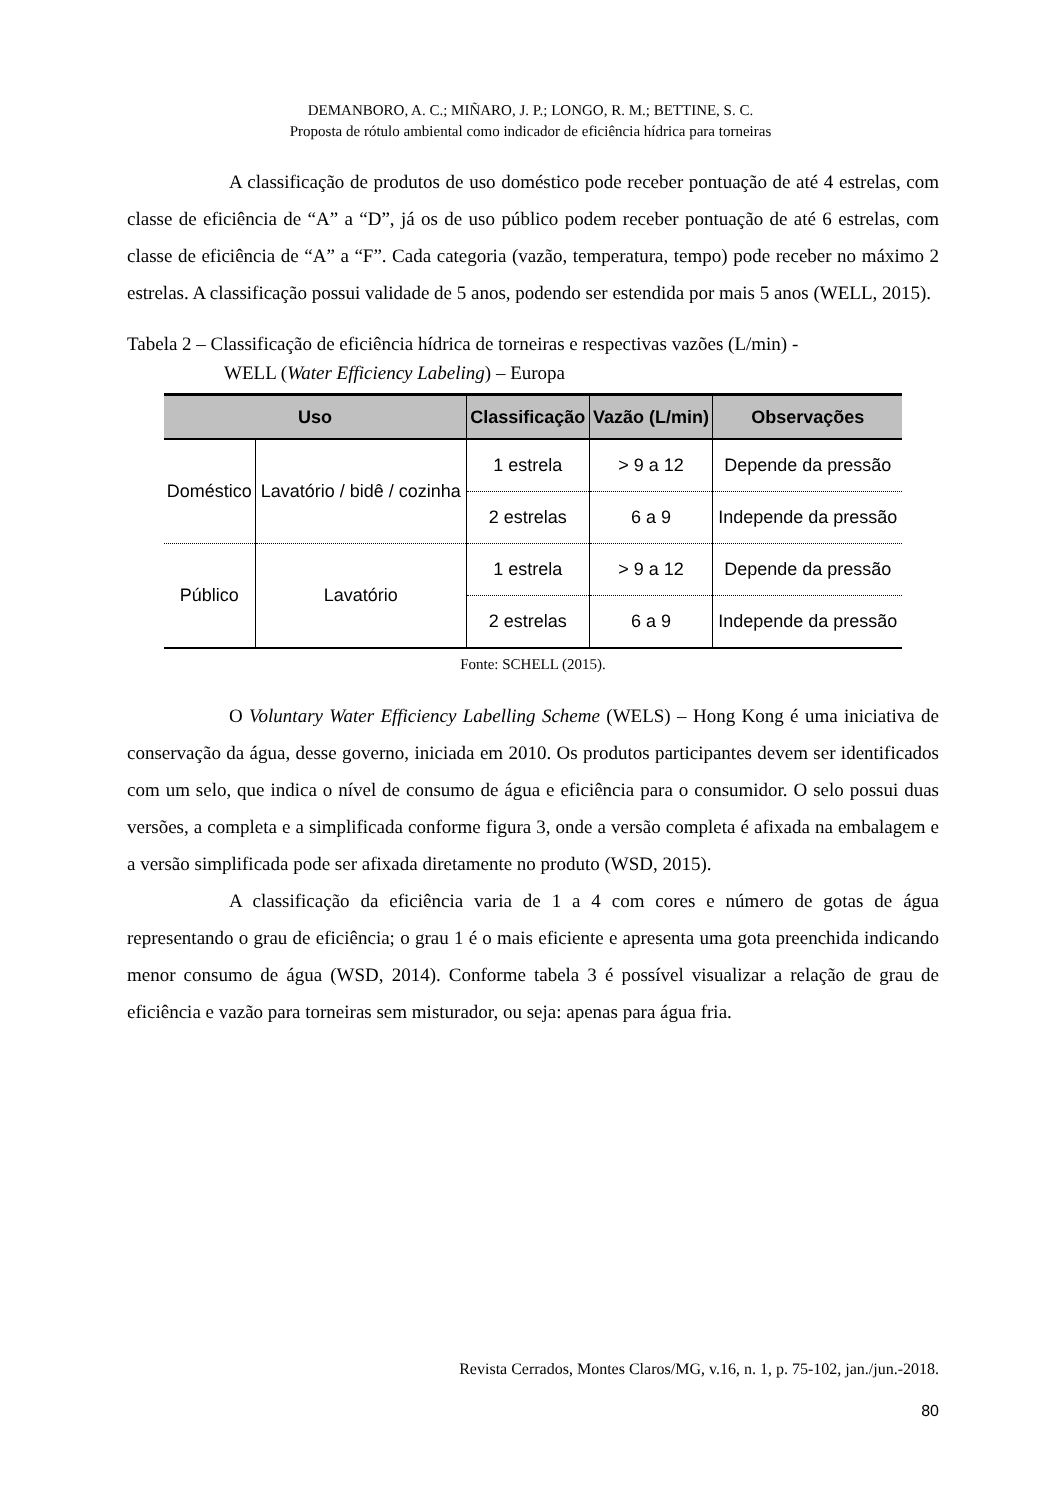DEMANBORO, A. C.; MIÑARO, J. P.; LONGO, R. M.; BETTINE, S. C.
Proposta de rótulo ambiental como indicador de eficiência hídrica para torneiras
A classificação de produtos de uso doméstico pode receber pontuação de até 4 estrelas, com classe de eficiência de “A” a “D”, já os de uso público podem receber pontuação de até 6 estrelas, com classe de eficiência de “A” a “F”. Cada categoria (vazão, temperatura, tempo) pode receber no máximo 2 estrelas. A classificação possui validade de 5 anos, podendo ser estendida por mais 5 anos (WELL, 2015).
Tabela 2 – Classificação de eficiência hídrica de torneiras e respectivas vazões (L/min) -
WELL (Water Efficiency Labeling) – Europa
| Uso | | Classificação | Vazão (L/min) | Observações |
| --- | --- | --- | --- | --- |
| Doméstico | Lavatório / bidê / cozinha | 1 estrela | > 9 a 12 | Depende da pressão |
| | | 2 estrelas | 6 a 9 | Independe da pressão |
| Público | Lavatório | 1 estrela | > 9 a 12 | Depende da pressão |
| | | 2 estrelas | 6 a 9 | Independe da pressão |
Fonte: SCHELL (2015).
O Voluntary Water Efficiency Labelling Scheme (WELS) – Hong Kong é uma iniciativa de conservação da água, desse governo, iniciada em 2010. Os produtos participantes devem ser identificados com um selo, que indica o nível de consumo de água e eficiência para o consumidor. O selo possui duas versões, a completa e a simplificada conforme figura 3, onde a versão completa é afixada na embalagem e a versão simplificada pode ser afixada diretamente no produto (WSD, 2015).
A classificação da eficiência varia de 1 a 4 com cores e número de gotas de água representando o grau de eficiência; o grau 1 é o mais eficiente e apresenta uma gota preenchida indicando menor consumo de água (WSD, 2014). Conforme tabela 3 é possível visualizar a relação de grau de eficiência e vazão para torneiras sem misturador, ou seja: apenas para água fria.
Revista Cerrados, Montes Claros/MG, v.16, n. 1, p. 75-102, jan./jun.-2018.
80